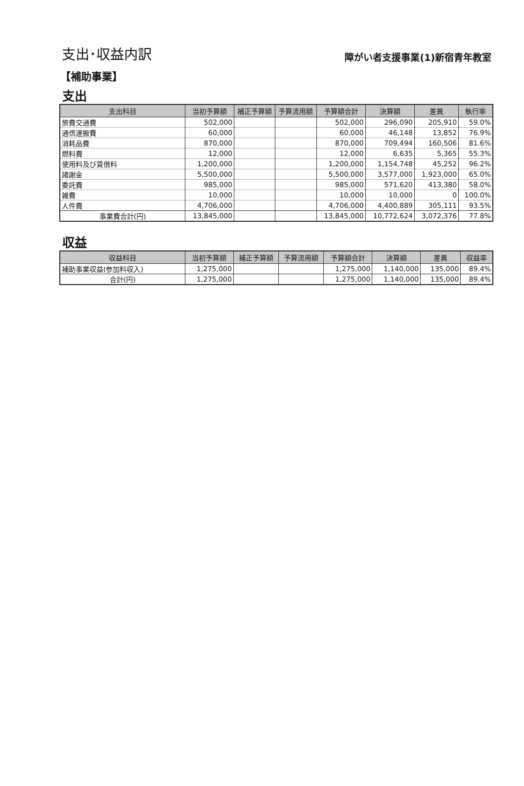支出･収益内訳
障がい者支援事業(1)新宿青年教室
【補助事業】
支出
| 支出科目 | 当初予算額 | 補正予算額 | 予算流用額 | 予算額合計 | 決算額 | 差異 | 執行率 |
| --- | --- | --- | --- | --- | --- | --- | --- |
| 旅費交通費 | 502,000 | | | 502,000 | 296,090 | 205,910 | 59.0% |
| 通信運搬費 | 60,000 | | | 60,000 | 46,148 | 13,852 | 76.9% |
| 消耗品費 | 870,000 | | | 870,000 | 709,494 | 160,506 | 81.6% |
| 燃料費 | 12,000 | | | 12,000 | 6,635 | 5,365 | 55.3% |
| 使用料及び賃借料 | 1,200,000 | | | 1,200,000 | 1,154,748 | 45,252 | 96.2% |
| 諸謝金 | 5,500,000 | | | 5,500,000 | 3,577,000 | 1,923,000 | 65.0% |
| 委託費 | 985,000 | | | 985,000 | 571,620 | 413,380 | 58.0% |
| 雑費 | 10,000 | | | 10,000 | 10,000 | 0 | 100.0% |
| 人件費 | 4,706,000 | | | 4,706,000 | 4,400,889 | 305,111 | 93.5% |
| 事業費合計(円) | 13,845,000 | | | 13,845,000 | 10,772,624 | 3,072,376 | 77.8% |
収益
| 収益科目 | 当初予算額 | 補正予算額 | 予算流用額 | 予算額合計 | 決算額 | 差異 | 収益率 |
| --- | --- | --- | --- | --- | --- | --- | --- |
| 補助事業収益(参加料収入) | 1,275,000 | | | 1,275,000 | 1,140,000 | 135,000 | 89.4% |
| 合計(円) | 1,275,000 | | | 1,275,000 | 1,140,000 | 135,000 | 89.4% |